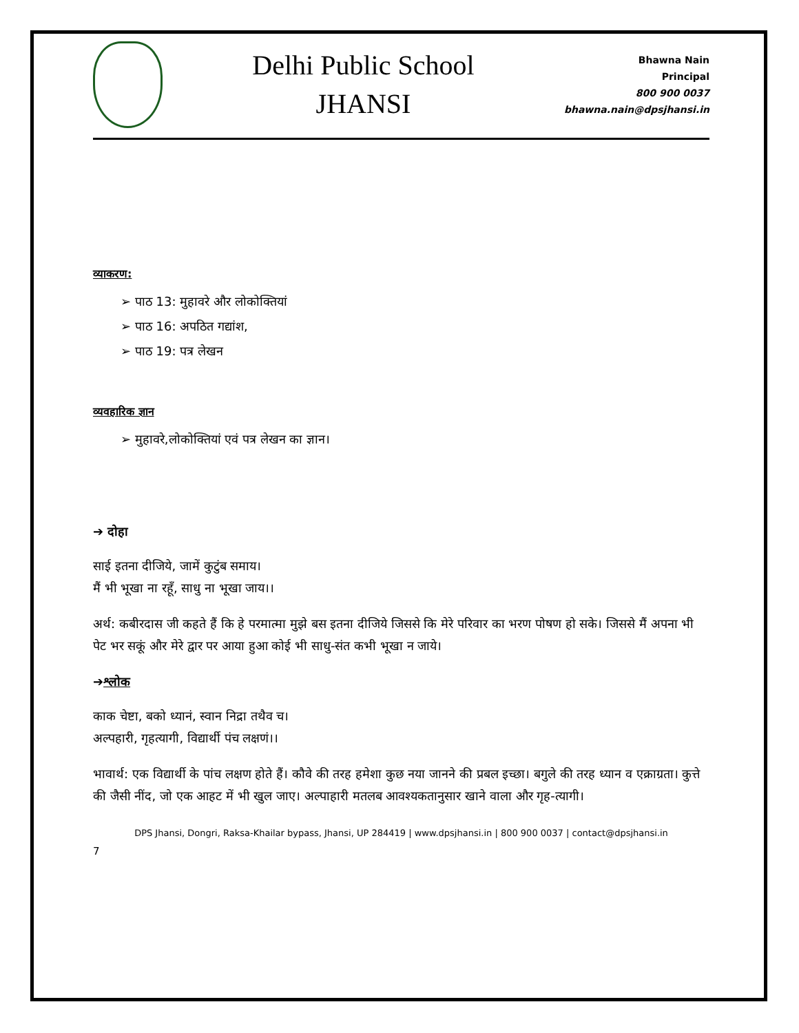Delhi Public School
JHANSI
Bhawna Nain
Principal
800 900 0037
bhawna.nain@dpsjhansi.in
व्याकरण:
➢ पाठ 13: मुहावरे और लोकोक्तियां
➢ पाठ 16: अपठित गद्यांश,
➢ पाठ 19: पत्र लेखन
व्यवहारिक ज्ञान
➢ मुहावरे,लोकोक्तियां एवं पत्र लेखन का ज्ञान।
➔ दोहा
साई इतना दीजिये, जामें कुटुंब समाय।
मैं भी भूखा ना रहूँ, साधु ना भूखा जाय।।
अर्थ: कबीरदास जी कहते हैं कि हे परमात्मा मुझे बस इतना दीजिये जिससे कि मेरे परिवार का भरण पोषण हो सके। जिससे मैं अपना भी पेट भर सकूं और मेरे द्वार पर आया हुआ कोई भी साधु-संत कभी भूखा न जाये।
➔श्लोक
काक चेष्टा, बको ध्यानं, स्वान निद्रा तथैव च।
अल्पहारी, गृहत्यागी, विद्यार्थी पंच लक्षणं।।
भावार्थ: एक विद्यार्थी के पांच लक्षण होते हैं। कौवे की तरह हमेशा कुछ नया जानने की प्रबल इच्छा। बगुले की तरह ध्यान व एक्राग्रता। कुत्ते की जैसी नींद, जो एक आहट में भी खुल जाए। अल्पाहारी मतलब आवश्यकतानुसार खाने वाला और गृह-त्यागी।
DPS Jhansi, Dongri, Raksa-Khailar bypass, Jhansi, UP 284419 | www.dpsjhansi.in | 800 900 0037 | contact@dpsjhansi.in
7